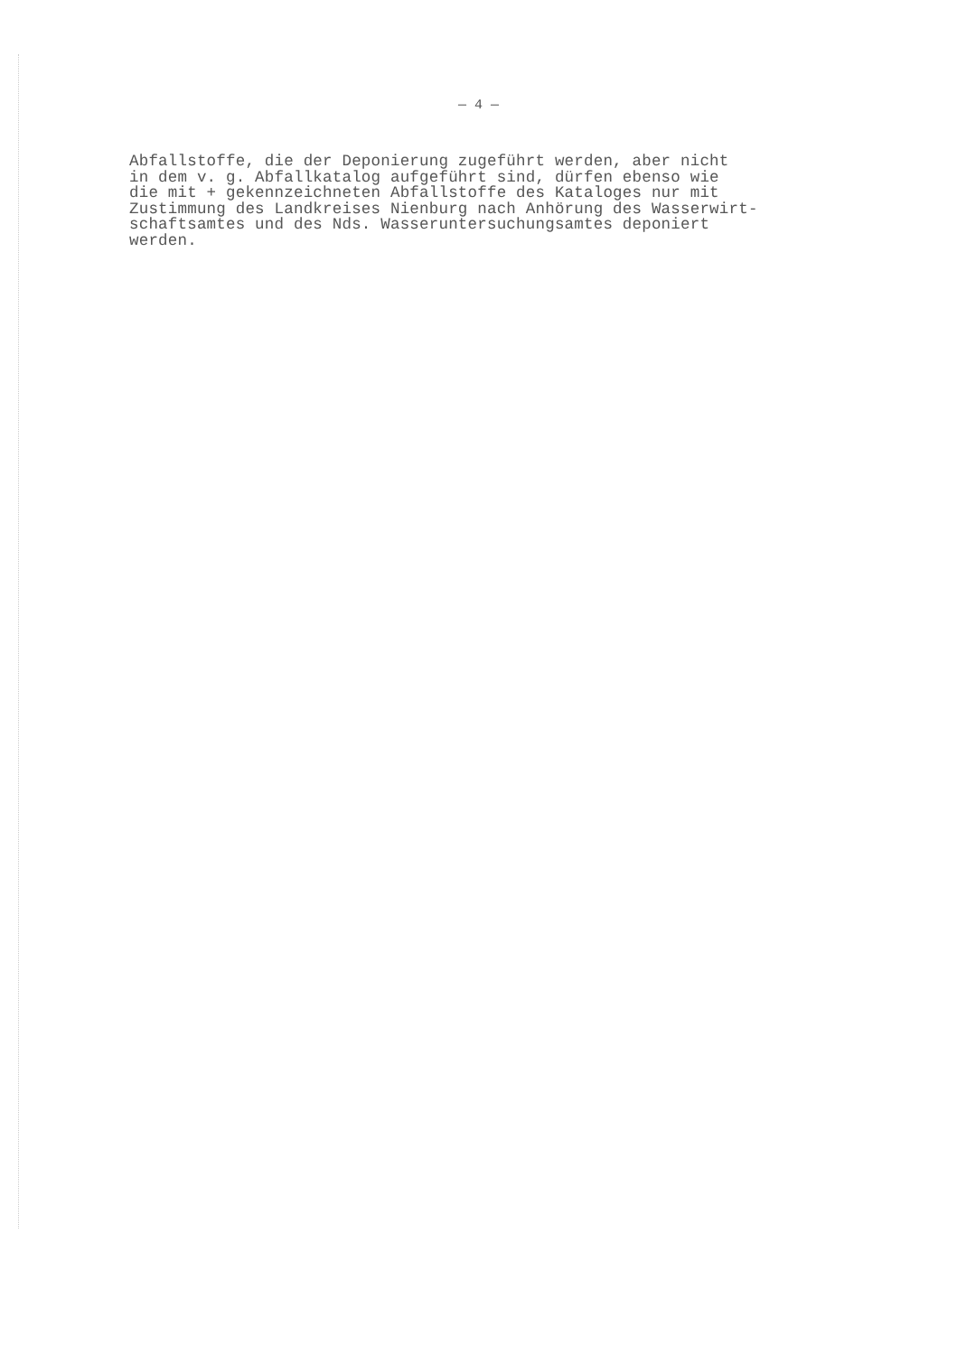— 4 —
Abfallstoffe, die der Deponierung zugeführt werden, aber nicht in dem v. g. Abfallkatalog aufgeführt sind, dürfen ebenso wie die mit + gekennzeichneten Abfallstoffe des Kataloges nur mit Zustimmung des Landkreises Nienburg nach Anhörung des Wasserwirt- schaftsamtes und des Nds. Wasseruntersuchungsamtes deponiert werden.